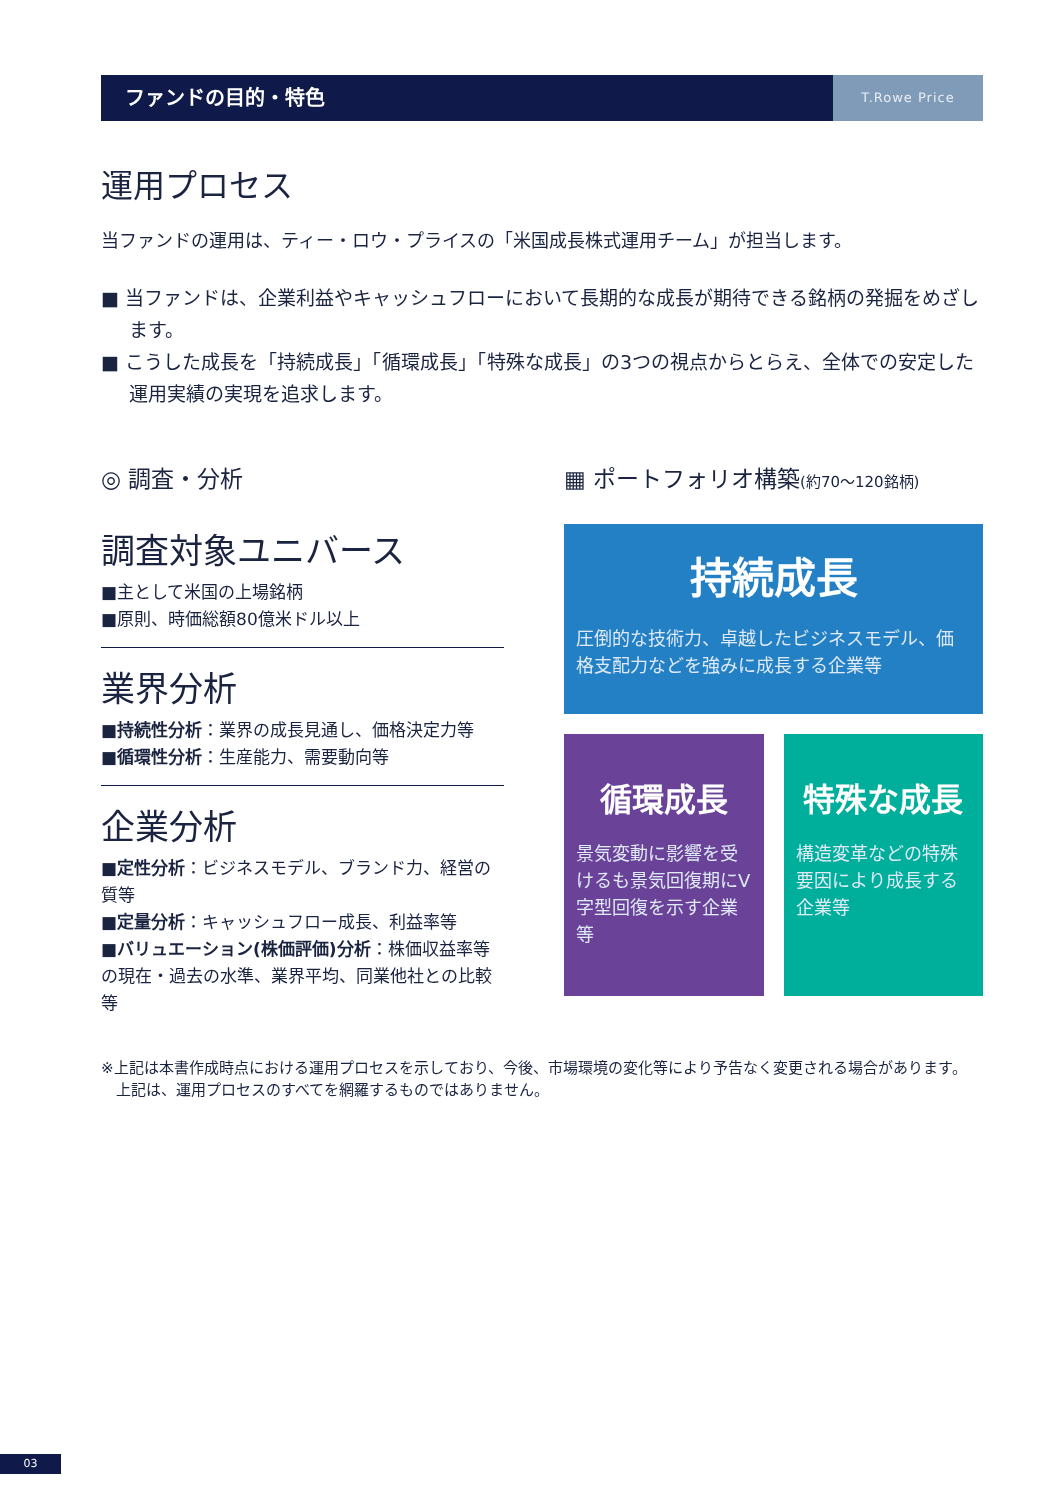ファンドの目的・特色
T.Rowe Price
運用プロセス
当ファンドの運用は、ティー・ロウ・プライスの「米国成長株式運用チーム」が担当します。
■ 当ファンドは、企業利益やキャッシュフローにおいて長期的な成長が期待できる銘柄の発掘をめざします。
■ こうした成長を「持続成長」「循環成長」「特殊な成長」の3つの視点からとらえ、全体での安定した運用実績の実現を追求します。
◎ 調査・分析
調査対象ユニバース
■主として米国の上場銘柄
■原則、時価総額80億米ドル以上
業界分析
■持続性分析：業界の成長見通し、価格決定力等
■循環性分析：生産能力、需要動向等
企業分析
■定性分析：ビジネスモデル、ブランド力、経営の質等
■定量分析：キャッシュフロー成長、利益率等
■バリュエーション(株価評価)分析：株価収益率等の現在・過去の水準、業界平均、同業他社との比較等
▦ ポートフォリオ構築(約70～120銘柄)
持続成長
圧倒的な技術力、卓越したビジネスモデル、価格支配力などを強みに成長する企業等
循環成長
景気変動に影響を受けるも景気回復期にV字型回復を示す企業等
特殊な成長
構造変革などの特殊要因により成長する企業等
※上記は本書作成時点における運用プロセスを示しており、今後、市場環境の変化等により予告なく変更される場合があります。
　上記は、運用プロセスのすべてを網羅するものではありません。
03